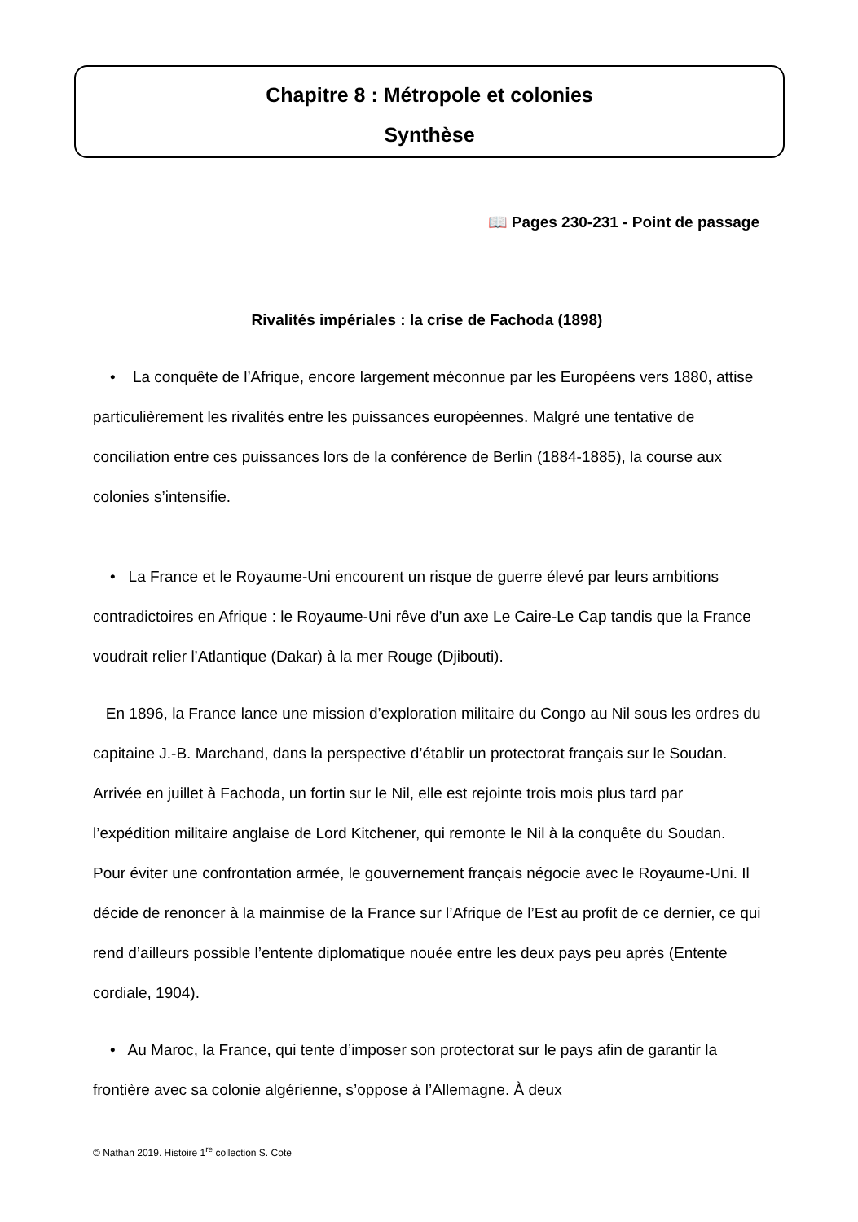Chapitre 8 : Métropole et colonies
Synthèse
📖 Pages 230-231 - Point de passage
Rivalités impériales : la crise de Fachoda (1898)
• La conquête de l’Afrique, encore largement méconnue par les Européens vers 1880, attise particulièrement les rivalités entre les puissances européennes. Malgré une tentative de conciliation entre ces puissances lors de la conférence de Berlin (1884-1885), la course aux colonies s’intensifie.
• La France et le Royaume-Uni encourent un risque de guerre élevé par leurs ambitions contradictoires en Afrique : le Royaume-Uni rêve d’un axe Le Caire-Le Cap tandis que la France voudrait relier l’Atlantique (Dakar) à la mer Rouge (Djibouti).
En 1896, la France lance une mission d’exploration militaire du Congo au Nil sous les ordres du capitaine J.-B. Marchand, dans la perspective d’établir un protectorat français sur le Soudan. Arrivée en juillet à Fachoda, un fortin sur le Nil, elle est rejointe trois mois plus tard par l’expédition militaire anglaise de Lord Kitchener, qui remonte le Nil à la conquête du Soudan. Pour éviter une confrontation armée, le gouvernement français négocie avec le Royaume-Uni. Il décide de renoncer à la mainmise de la France sur l’Afrique de l’Est au profit de ce dernier, ce qui rend d’ailleurs possible l’entente diplomatique nouée entre les deux pays peu après (Entente cordiale, 1904).
• Au Maroc, la France, qui tente d’imposer son protectorat sur le pays afin de garantir la frontière avec sa colonie algérienne, s’oppose à l’Allemagne. À deux
© Nathan 2019. Histoire 1<sup>re</sup> collection S. Cote